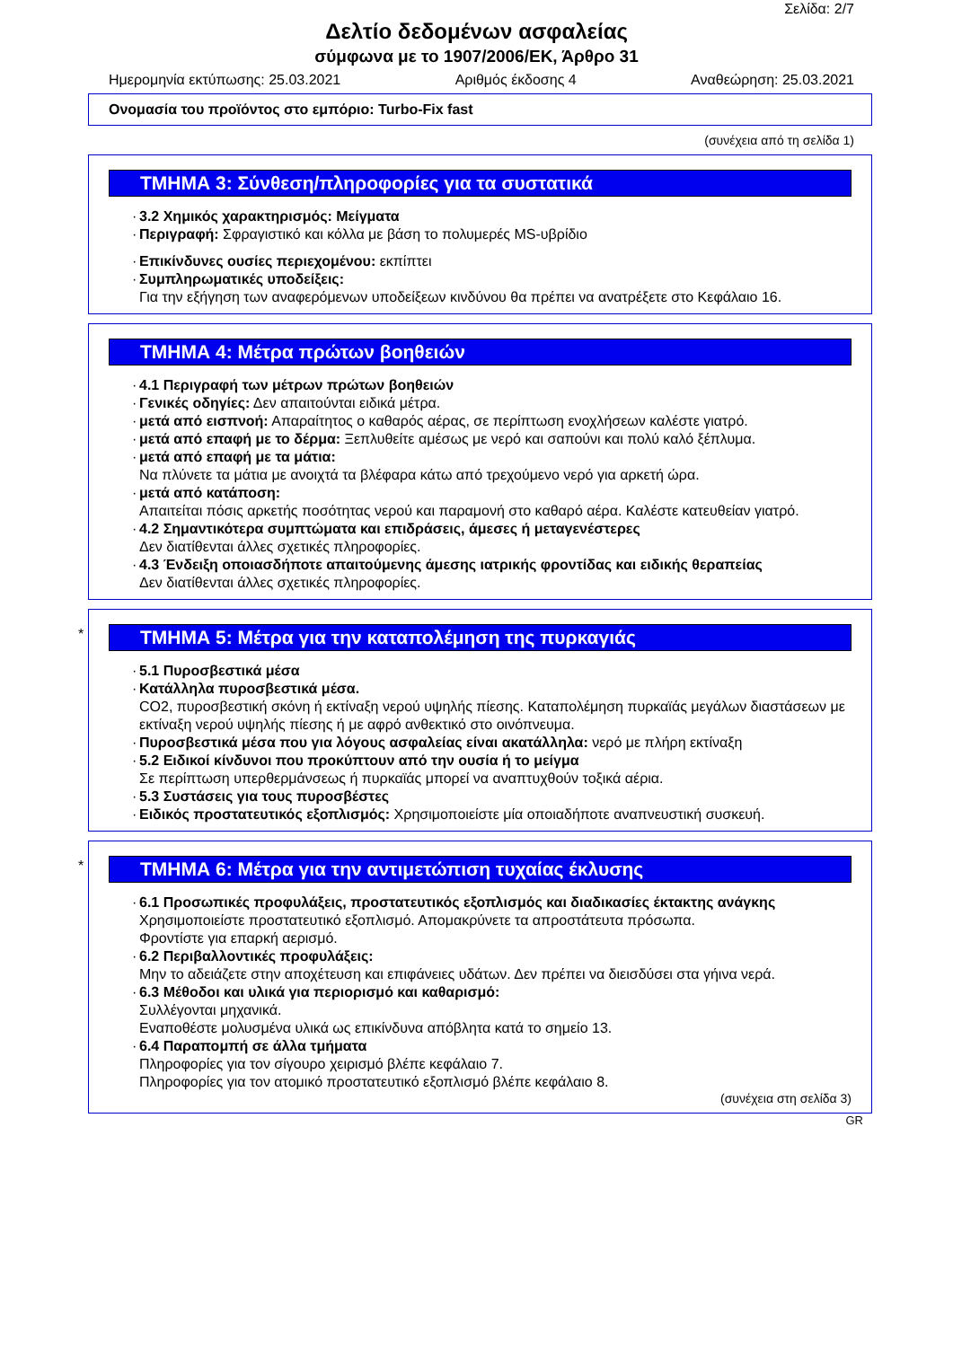Σελίδα: 2/7
Δελτίο δεδομένων ασφαλείας
σύμφωνα με το 1907/2006/ΕΚ, Άρθρο 31
Ημερομηνία εκτύπωσης: 25.03.2021 Αριθμός έκδοσης 4 Αναθεώρηση: 25.03.2021
Ονομασία του προϊόντος στο εμπόριο: Turbo-Fix fast
(συνέχεια από τη σελίδα 1)
ΤΜΗΜΑ 3: Σύνθεση/πληροφορίες για τα συστατικά
3.2 Χημικός χαρακτηρισμός: Μείγματα
Περιγραφή: Σφραγιστικό και κόλλα με βάση το πολυμερές MS-υβρίδιο
Επικίνδυνες ουσίες περιεχομένου: εκπίπτει
Συμπληρωματικές υποδείξεις:
Για την εξήγηση των αναφερόμενων υποδείξεων κινδύνου θα πρέπει να ανατρέξετε στο Κεφάλαιο 16.
ΤΜΗΜΑ 4: Μέτρα πρώτων βοηθειών
4.1 Περιγραφή των μέτρων πρώτων βοηθειών
Γενικές οδηγίες: Δεν απαιτούνται ειδικά μέτρα.
μετά από εισπνοή: Απαραίτητος ο καθαρός αέρας, σε περίπτωση ενοχλήσεων καλέστε γιατρό.
μετά από επαφή με το δέρμα: Ξεπλυθείτε αμέσως με νερό και σαπούνι και πολύ καλό ξέπλυμα.
μετά από επαφή με τα μάτια:
Να πλύνετε τα μάτια με ανοιχτά τα βλέφαρα κάτω από τρεχούμενο νερό για αρκετή ώρα.
μετά από κατάποση:
Απαιτείται πόσις αρκετής ποσότητας νερού και παραμονή στο καθαρό αέρα. Καλέστε κατευθείαν γιατρό.
4.2 Σημαντικότερα συμπτώματα και επιδράσεις, άμεσες ή μεταγενέστερες
Δεν διατίθενται άλλες σχετικές πληροφορίες.
4.3 Ένδειξη οποιασδήποτε απαιτούμενης άμεσης ιατρικής φροντίδας και ειδικής θεραπείας
Δεν διατίθενται άλλες σχετικές πληροφορίες.
*
ΤΜΗΜΑ 5: Μέτρα για την καταπολέμηση της πυρκαγιάς
5.1 Πυροσβεστικά μέσα
Κατάλληλα πυροσβεστικά μέσα.
CO2, πυροσβεστική σκόνη ή εκτίναξη νερού υψηλής πίεσης. Καταπολέμηση πυρκαϊάς μεγάλων διαστάσεων με εκτίναξη νερού υψηλής πίεσης ή με αφρό ανθεκτικό στο οινόπνευμα.
Πυροσβεστικά μέσα που για λόγους ασφαλείας είναι ακατάλληλα: νερό με πλήρη εκτίναξη
5.2 Ειδικοί κίνδυνοι που προκύπτουν από την ουσία ή το μείγμα
Σε περίπτωση υπερθερμάνσεως ή πυρκαϊάς μπορεί να αναπτυχθούν τοξικά αέρια.
5.3 Συστάσεις για τους πυροσβέστες
Ειδικός προστατευτικός εξοπλισμός: Χρησιμοποιείστε μία οποιαδήποτε αναπνευστική συσκευή.
*
ΤΜΗΜΑ 6: Μέτρα για την αντιμετώπιση τυχαίας έκλυσης
6.1 Προσωπικές προφυλάξεις, προστατευτικός εξοπλισμός και διαδικασίες έκτακτης ανάγκης
Χρησιμοποιείστε προστατευτικό εξοπλισμό. Απομακρύνετε τα απροστάτευτα πρόσωπα.
Φροντίστε για επαρκή αερισμό.
6.2 Περιβαλλοντικές προφυλάξεις:
Μην το αδειάζετε στην αποχέτευση και επιφάνειες υδάτων. Δεν πρέπει να διεισδύσει στα γήινα νερά.
6.3 Μέθοδοι και υλικά για περιορισμό και καθαρισμό:
Συλλέγονται μηχανικά.
Εναποθέστε μολυσμένα υλικά ως επικίνδυνα απόβλητα κατά το σημείο 13.
6.4 Παραπομπή σε άλλα τμήματα
Πληροφορίες για τον σίγουρο χειρισμό βλέπε κεφάλαιο 7.
Πληροφορίες για τον ατομικό προστατευτικό εξοπλισμό βλέπε κεφάλαιο 8.
(συνέχεια στη σελίδα 3)
GR